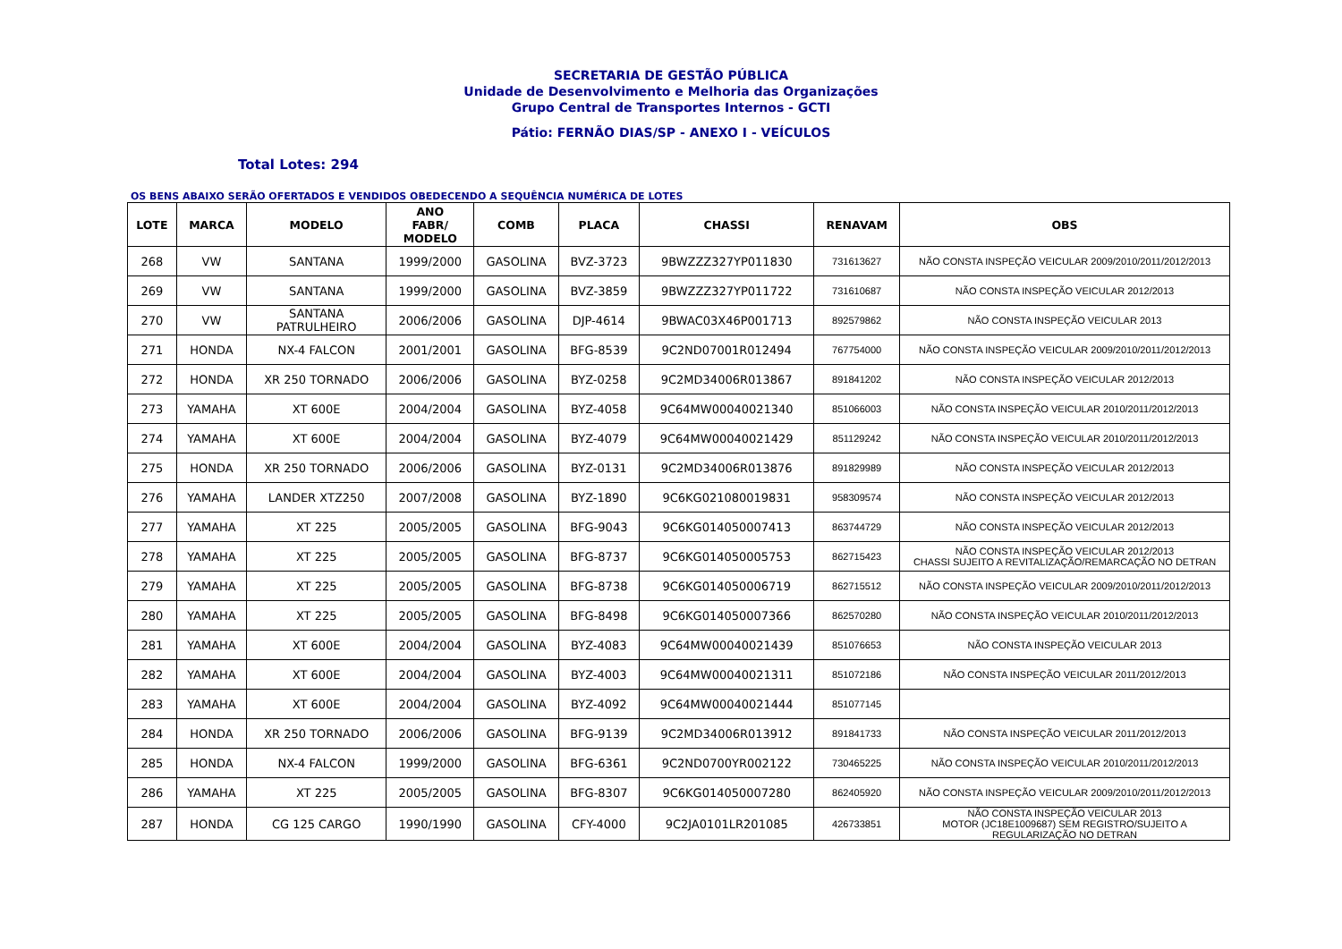SECRETARIA DE GESTÃO PÚBLICA
Unidade de Desenvolvimento e Melhoria das Organizações
Grupo Central de Transportes Internos - GCTI
Pátio: FERNÃO DIAS/SP - ANEXO I - VEÍCULOS
Total Lotes: 294
OS BENS ABAIXO SERÃO OFERTADOS E VENDIDOS OBEDECENDO A SEQUÊNCIA NUMÉRICA DE LOTES
| LOTE | MARCA | MODELO | ANO FABR/ MODELO | COMB | PLACA | CHASSI | RENAVAM | OBS |
| --- | --- | --- | --- | --- | --- | --- | --- | --- |
| 268 | VW | SANTANA | 1999/2000 | GASOLINA | BVZ-3723 | 9BWZZZ327YP011830 | 731613627 | NÃO CONSTA INSPEÇÃO VEICULAR 2009/2010/2011/2012/2013 |
| 269 | VW | SANTANA | 1999/2000 | GASOLINA | BVZ-3859 | 9BWZZZ327YP011722 | 731610687 | NÃO CONSTA INSPEÇÃO VEICULAR 2012/2013 |
| 270 | VW | SANTANA PATRULHEIRO | 2006/2006 | GASOLINA | DJP-4614 | 9BWAC03X46P001713 | 892579862 | NÃO CONSTA INSPEÇÃO VEICULAR 2013 |
| 271 | HONDA | NX-4 FALCON | 2001/2001 | GASOLINA | BFG-8539 | 9C2ND07001R012494 | 767754000 | NÃO CONSTA INSPEÇÃO VEICULAR 2009/2010/2011/2012/2013 |
| 272 | HONDA | XR 250 TORNADO | 2006/2006 | GASOLINA | BYZ-0258 | 9C2MD34006R013867 | 891841202 | NÃO CONSTA INSPEÇÃO VEICULAR 2012/2013 |
| 273 | YAMAHA | XT 600E | 2004/2004 | GASOLINA | BYZ-4058 | 9C64MW00040021340 | 851066003 | NÃO CONSTA INSPEÇÃO VEICULAR 2010/2011/2012/2013 |
| 274 | YAMAHA | XT 600E | 2004/2004 | GASOLINA | BYZ-4079 | 9C64MW00040021429 | 851129242 | NÃO CONSTA INSPEÇÃO VEICULAR 2010/2011/2012/2013 |
| 275 | HONDA | XR 250 TORNADO | 2006/2006 | GASOLINA | BYZ-0131 | 9C2MD34006R013876 | 891829989 | NÃO CONSTA INSPEÇÃO VEICULAR 2012/2013 |
| 276 | YAMAHA | LANDER XTZ250 | 2007/2008 | GASOLINA | BYZ-1890 | 9C6KG021080019831 | 958309574 | NÃO CONSTA INSPEÇÃO VEICULAR 2012/2013 |
| 277 | YAMAHA | XT 225 | 2005/2005 | GASOLINA | BFG-9043 | 9C6KG014050007413 | 863744729 | NÃO CONSTA INSPEÇÃO VEICULAR 2012/2013 |
| 278 | YAMAHA | XT 225 | 2005/2005 | GASOLINA | BFG-8737 | 9C6KG014050005753 | 862715423 | NÃO CONSTA INSPEÇÃO VEICULAR 2012/2013 CHASSI SUJEITO A REVITALIZAÇÃO/REMARCAÇÃO NO DETRAN |
| 279 | YAMAHA | XT 225 | 2005/2005 | GASOLINA | BFG-8738 | 9C6KG014050006719 | 862715512 | NÃO CONSTA INSPEÇÃO VEICULAR 2009/2010/2011/2012/2013 |
| 280 | YAMAHA | XT 225 | 2005/2005 | GASOLINA | BFG-8498 | 9C6KG014050007366 | 862570280 | NÃO CONSTA INSPEÇÃO VEICULAR 2010/2011/2012/2013 |
| 281 | YAMAHA | XT 600E | 2004/2004 | GASOLINA | BYZ-4083 | 9C64MW00040021439 | 851076653 | NÃO CONSTA INSPEÇÃO VEICULAR 2013 |
| 282 | YAMAHA | XT 600E | 2004/2004 | GASOLINA | BYZ-4003 | 9C64MW00040021311 | 851072186 | NÃO CONSTA INSPEÇÃO VEICULAR 2011/2012/2013 |
| 283 | YAMAHA | XT 600E | 2004/2004 | GASOLINA | BYZ-4092 | 9C64MW00040021444 | 851077145 | |
| 284 | HONDA | XR 250 TORNADO | 2006/2006 | GASOLINA | BFG-9139 | 9C2MD34006R013912 | 891841733 | NÃO CONSTA INSPEÇÃO VEICULAR 2011/2012/2013 |
| 285 | HONDA | NX-4 FALCON | 1999/2000 | GASOLINA | BFG-6361 | 9C2ND0700YR002122 | 730465225 | NÃO CONSTA INSPEÇÃO VEICULAR 2010/2011/2012/2013 |
| 286 | YAMAHA | XT 225 | 2005/2005 | GASOLINA | BFG-8307 | 9C6KG014050007280 | 862405920 | NÃO CONSTA INSPEÇÃO VEICULAR 2009/2010/2011/2012/2013 |
| 287 | HONDA | CG 125 CARGO | 1990/1990 | GASOLINA | CFY-4000 | 9C2JA0101LR201085 | 426733851 | NÃO CONSTA INSPEÇÃO VEICULAR 2013 MOTOR (JC18E1009687) SEM REGISTRO/SUJEITO A REGULARIZAÇÃO NO DETRAN |